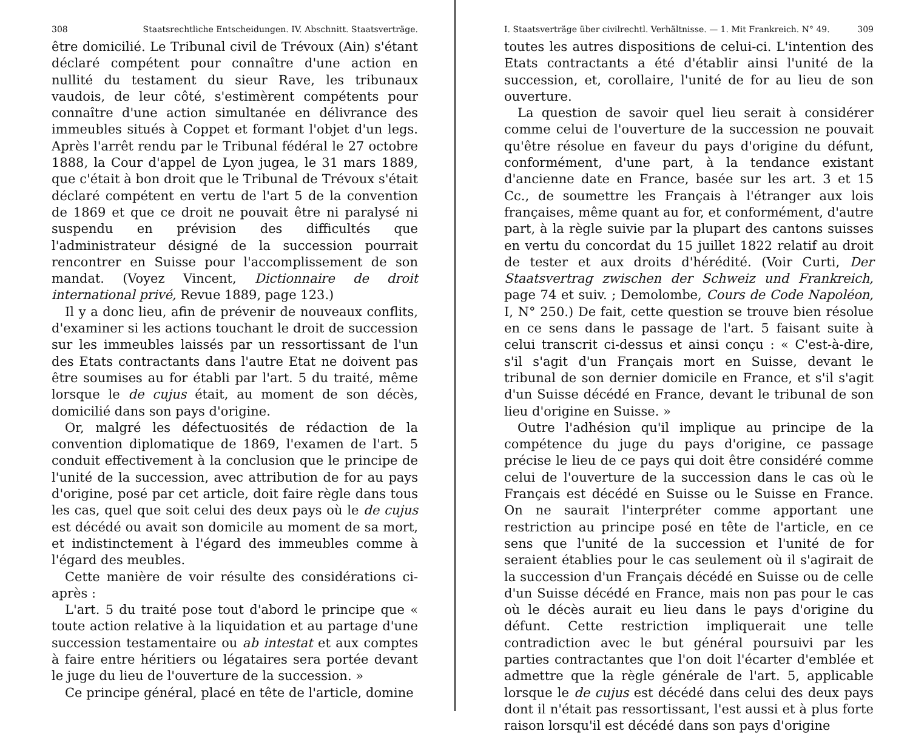308 Staatsrechtliche Entscheidungen. IV. Abschnitt. Staatsverträge.
être domicilié. Le Tribunal civil de Trévoux (Ain) s'étant déclaré compétent pour connaître d'une action en nullité du testament du sieur Rave, les tribunaux vaudois, de leur côté, s'estimèrent compétents pour connaître d'une action simultanée en délivrance des immeubles situés à Coppet et formant l'objet d'un legs. Après l'arrêt rendu par le Tribunal fédéral le 27 octobre 1888, la Cour d'appel de Lyon jugea, le 31 mars 1889, que c'était à bon droit que le Tribunal de Trévoux s'était déclaré compétent en vertu de l'art 5 de la convention de 1869 et que ce droit ne pouvait être ni paralysé ni suspendu en prévision des difficultés que l'administrateur désigné de la succession pourrait rencontrer en Suisse pour l'accomplissement de son mandat. (Voyez Vincent, Dictionnaire de droit international privé, Revue 1889, page 123.)
Il y a donc lieu, afin de prévenir de nouveaux conflits, d'examiner si les actions touchant le droit de succession sur les immeubles laissés par un ressortissant de l'un des Etats contractants dans l'autre Etat ne doivent pas être soumises au for établi par l'art. 5 du traité, même lorsque le de cujus était, au moment de son décès, domicilié dans son pays d'origine.
Or, malgré les défectuosités de rédaction de la convention diplomatique de 1869, l'examen de l'art. 5 conduit effectivement à la conclusion que le principe de l'unité de la succession, avec attribution de for au pays d'origine, posé par cet article, doit faire règle dans tous les cas, quel que soit celui des deux pays où le de cujus est décédé ou avait son domicile au moment de sa mort, et indistinctement à l'égard des immeubles comme à l'égard des meubles.
Cette manière de voir résulte des considérations ci-après :
L'art. 5 du traité pose tout d'abord le principe que « toute action relative à la liquidation et au partage d'une succession testamentaire ou ab intestat et aux comptes à faire entre héritiers ou légataires sera portée devant le juge du lieu de l'ouverture de la succession. »
Ce principe général, placé en tête de l'article, domine
I. Staatsverträge über civilrechtl. Verhältnisse. — 1. Mit Frankreich. N° 49. 309
toutes les autres dispositions de celui-ci. L'intention des Etats contractants a été d'établir ainsi l'unité de la succession, et, corollaire, l'unité de for au lieu de son ouverture.
La question de savoir quel lieu serait à considérer comme celui de l'ouverture de la succession ne pouvait qu'être résolue en faveur du pays d'origine du défunt, conformément, d'une part, à la tendance existant d'ancienne date en France, basée sur les art. 3 et 15 Cc., de soumettre les Français à l'étranger aux lois françaises, même quant au for, et conformément, d'autre part, à la règle suivie par la plupart des cantons suisses en vertu du concordat du 15 juillet 1822 relatif au droit de tester et aux droits d'hérédité. (Voir Curti, Der Staatsvertrag zwischen der Schweiz und Frankreich, page 74 et suiv. ; Demolombe, Cours de Code Napoléon, I, N° 250.) De fait, cette question se trouve bien résolue en ce sens dans le passage de l'art. 5 faisant suite à celui transcrit ci-dessus et ainsi conçu : « C'est-à-dire, s'il s'agit d'un Français mort en Suisse, devant le tribunal de son dernier domicile en France, et s'il s'agit d'un Suisse décédé en France, devant le tribunal de son lieu d'origine en Suisse. »
Outre l'adhésion qu'il implique au principe de la compétence du juge du pays d'origine, ce passage précise le lieu de ce pays qui doit être considéré comme celui de l'ouverture de la succession dans le cas où le Français est décédé en Suisse ou le Suisse en France. On ne saurait l'interpréter comme apportant une restriction au principe posé en tête de l'article, en ce sens que l'unité de la succession et l'unité de for seraient établies pour le cas seulement où il s'agirait de la succession d'un Français décédé en Suisse ou de celle d'un Suisse décédé en France, mais non pas pour le cas où le décès aurait eu lieu dans le pays d'origine du défunt. Cette restriction impliquerait une telle contradiction avec le but général poursuivi par les parties contractantes que l'on doit l'écarter d'emblée et admettre que la règle générale de l'art. 5, applicable lorsque le de cujus est décédé dans celui des deux pays dont il n'était pas ressortissant, l'est aussi et à plus forte raison lorsqu'il est décédé dans son pays d'origine